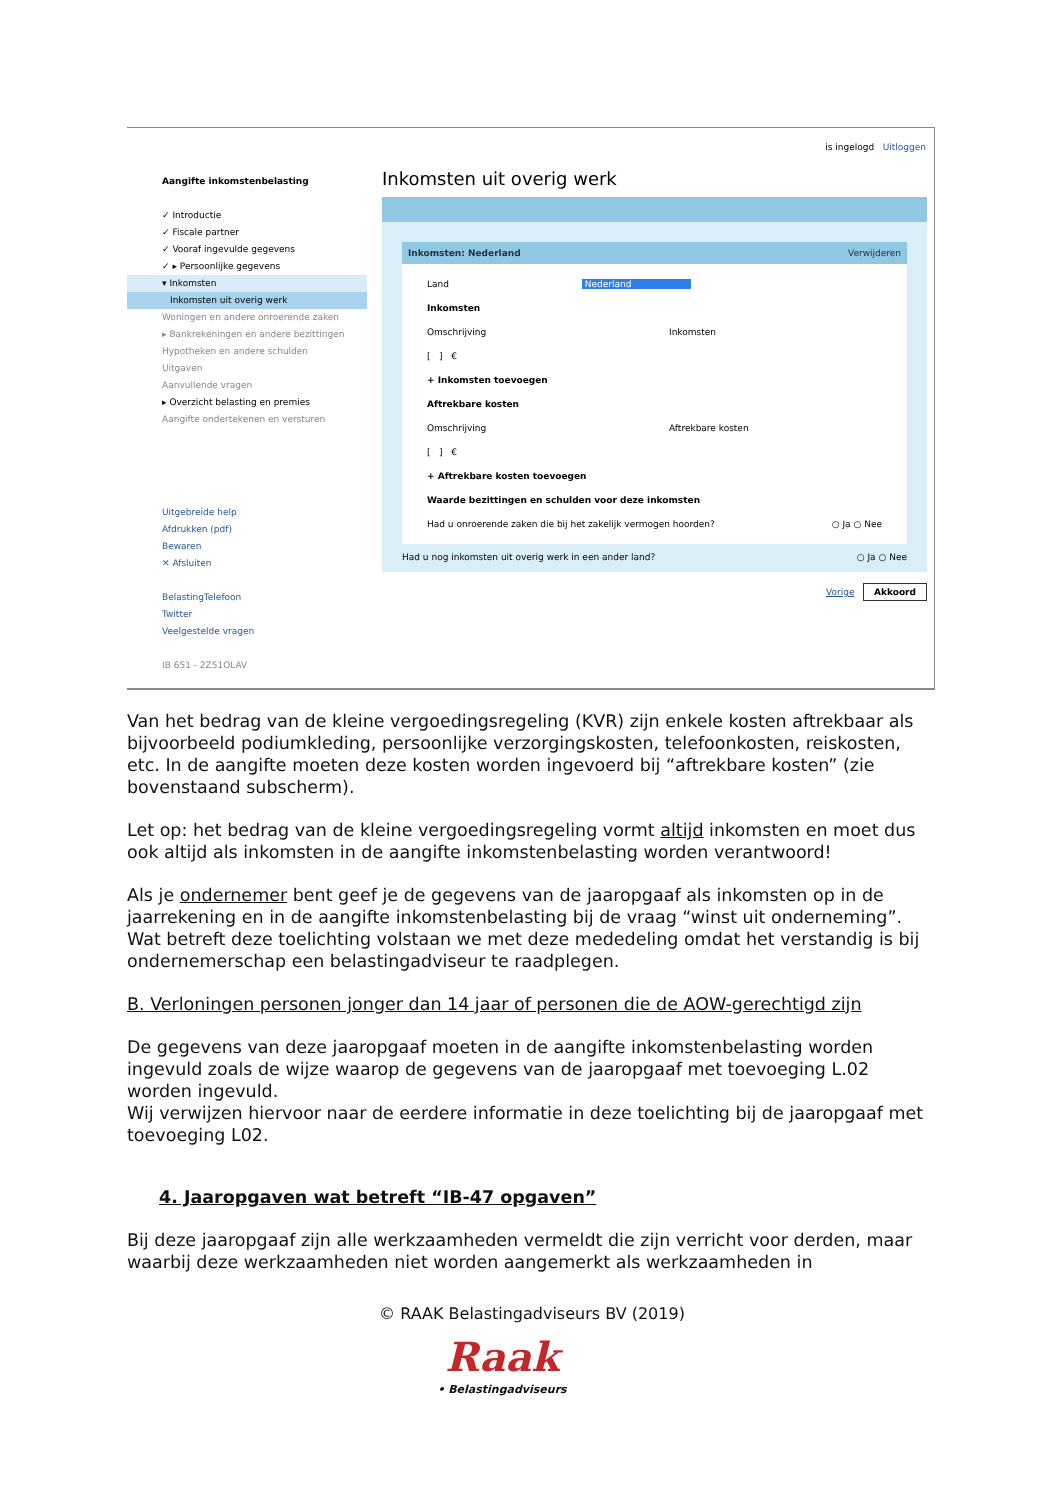is ingelogd Uitloggen
Aangifte inkomstenbelasting
✓ Introductie
✓ Fiscale partner
✓ Vooraf ingevulde gegevens
✓ ▸ Persoonlijke gegevens
▾ Inkomsten
Inkomsten uit overig werk
Woningen en andere onroerende zaken
▸ Bankrekeningen en andere bezittingen
Hypotheken en andere schulden
Uitgaven
Aanvullende vragen
▸ Overzicht belasting en premies
Aangifte ondertekenen en versturen
Uitgebreide help
Afdrukken (pdf)
Bewaren
✕ Afsluiten
BelastingTelefoon
Twitter
Veelgestelde vragen
IB 651 - 2Z51OLAV
Inkomsten uit overig werk
Inkomsten: Nederland Verwijderen
Land Nederland
Inkomsten
Omschrijving Inkomsten
[ ] €
+ Inkomsten toevoegen
Aftrekbare kosten
Omschrijving Aftrekbare kosten
[ ] €
+ Aftrekbare kosten toevoegen
Waarde bezittingen en schulden voor deze inkomsten
Had u onroerende zaken die bij het zakelijk vermogen hoorden? ○ Ja ○ Nee
Had u nog inkomsten uit overig werk in een ander land? ○ Ja ○ Nee
Vorige Akkoord
Van het bedrag van de kleine vergoedingsregeling (KVR) zijn enkele kosten aftrekbaar als bijvoorbeeld podiumkleding, persoonlijke verzorgingskosten, telefoonkosten, reiskosten, etc. In de aangifte moeten deze kosten worden ingevoerd bij “aftrekbare kosten” (zie bovenstaand subscherm).
Let op: het bedrag van de kleine vergoedingsregeling vormt altijd inkomsten en moet dus ook altijd als inkomsten in de aangifte inkomstenbelasting worden verantwoord!
Als je ondernemer bent geef je de gegevens van de jaaropgaaf als inkomsten op in de jaarrekening en in de aangifte inkomstenbelasting bij de vraag “winst uit onderneming”. Wat betreft deze toelichting volstaan we met deze mededeling omdat het verstandig is bij ondernemerschap een belastingadviseur te raadplegen.
B. Verloningen personen jonger dan 14 jaar of personen die de AOW-gerechtigd zijn
De gegevens van deze jaaropgaaf moeten in de aangifte inkomstenbelasting worden ingevuld zoals de wijze waarop de gegevens van de jaaropgaaf met toevoeging L.02 worden ingevuld.
Wij verwijzen hiervoor naar de eerdere informatie in deze toelichting bij de jaaropgaaf met toevoeging L02.
4. Jaaropgaven wat betreft “IB-47 opgaven”
Bij deze jaaropgaaf zijn alle werkzaamheden vermeldt die zijn verricht voor derden, maar waarbij deze werkzaamheden niet worden aangemerkt als werkzaamheden in
© RAAK Belastingadviseurs BV (2019)
Raak
• Belastingadviseurs